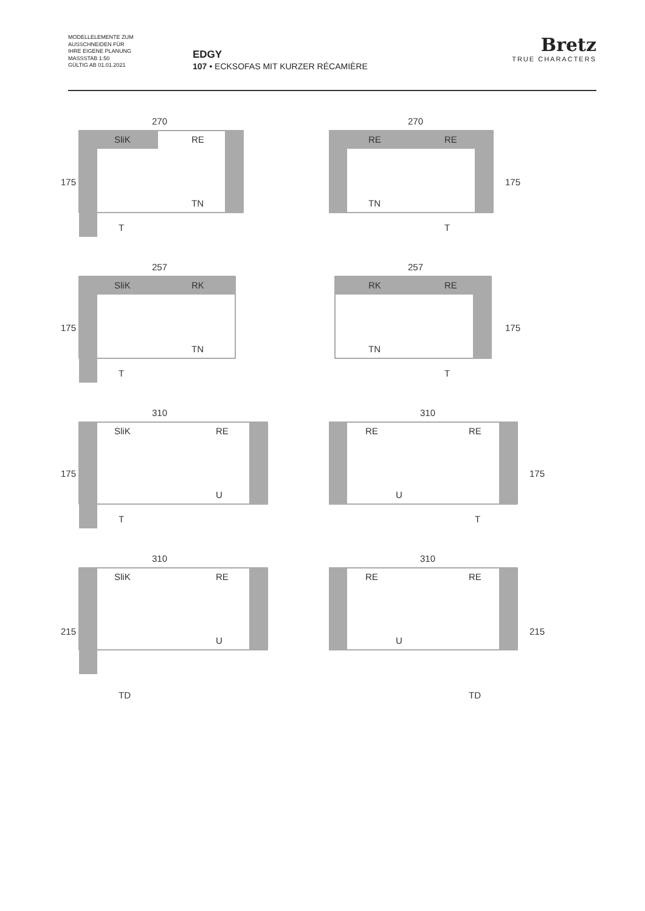MODELLELEMENTE ZUM
AUSSCHNEIDEN FÜR
IHRE EIGENE PLANUNG
MASSSTAB 1:50
GÜLTIG AB 01.01.2021
EDGY
107 • ECKSOFAS MIT KURZER RÉCAMIÈRE
Bretz
TRUE CHARACTERS
270
175
SliK
RE
TN
T
270
175
RE
RE
TN
T
257
175
SliK
RK
TN
T
257
175
RK
RE
TN
T
310
175
SliK
RE
U
T
310
175
RE
RE
U
T
310
215
SliK
RE
U
TD
310
215
RE
RE
U
TD